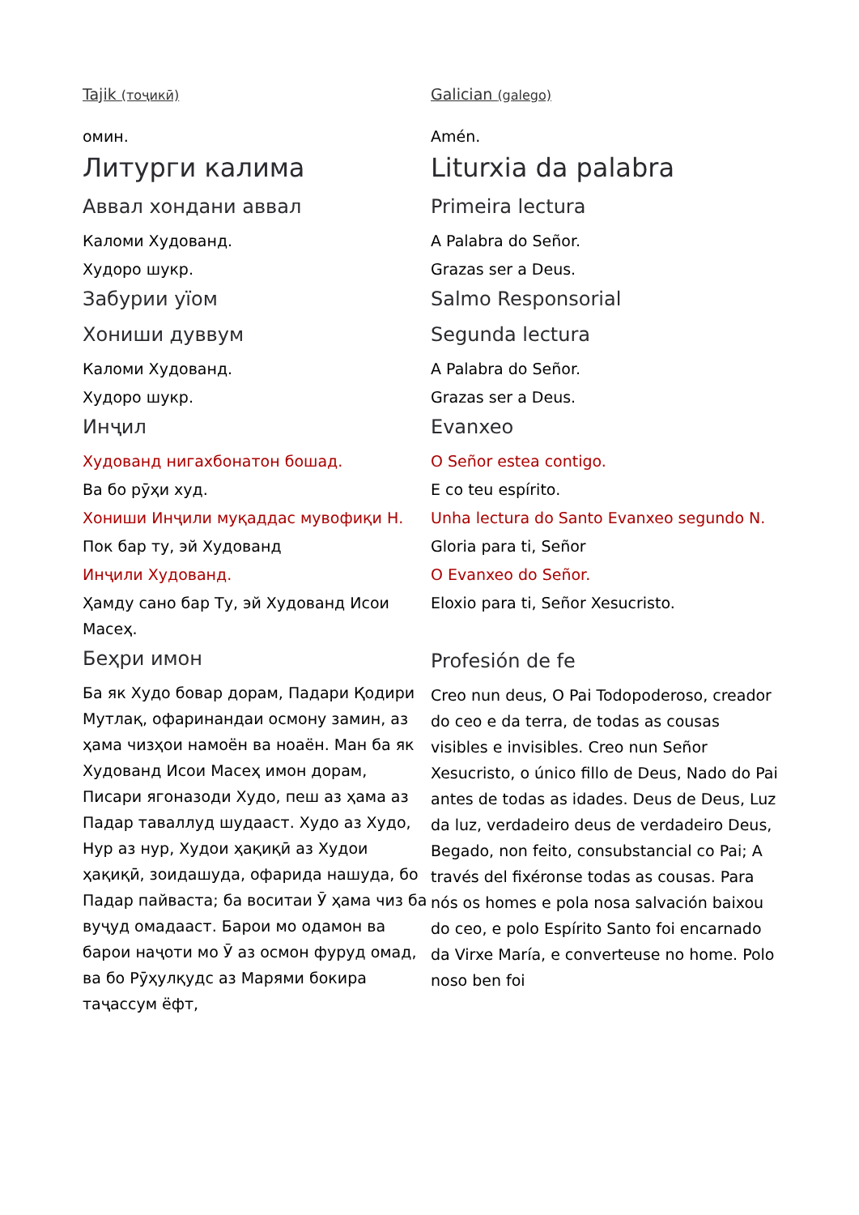Tajik (тоҷикӣ)
омин.
Литурги калима
Аввал хондани аввал
Каломи Худованд.
Худоро шукр.
Забурии уїом
Хониши дуввум
Каломи Худованд.
Худоро шукр.
Инҷил
Худованд нигахбонатон бошад.
Ва бо рӯҳи худ.
Хониши Инҷили муқаддас мувофиқи Н.
Пок бар ту, эй Худованд
Инҷили Худованд.
Ҳамду сано бар Ту, эй Худованд Исои Масеҳ.
Беҳри имон
Ба як Худо бовар дорам, Падари Қодири Мутлақ, офаринандаи осмону замин, аз ҳама чизҳои намоён ва ноаён. Ман ба як Худованд Исои Масеҳ имон дорам, Писари ягоназоди Худо, пеш аз ҳама аз Падар таваллуд шудааст. Худо аз Худо, Нур аз нур, Худои ҳақиқӣ аз Худои ҳақиқӣ, зоидашуда, офарида нашуда, бо Падар пайваста; ба воситаи Ӯ ҳама чиз ба вуҷуд омадааст. Барои мо одамон ва барои наҷоти мо Ӯ аз осмон фуруд омад, ва бо Рӯҳулқудс аз Марями бокира таҷассум ёфт,
Galician (galego)
Amén.
Liturxia da palabra
Primeira lectura
A Palabra do Señor.
Grazas ser a Deus.
Salmo Responsorial
Segunda lectura
A Palabra do Señor.
Grazas ser a Deus.
Evanxeo
O Señor estea contigo.
E co teu espírito.
Unha lectura do Santo Evanxeo segundo N.
Gloria para ti, Señor
O Evanxeo do Señor.
Eloxio para ti, Señor Xesucristo.
Profesión de fe
Creo nun deus, O Pai Todopoderoso, creador do ceo e da terra, de todas as cousas visibles e invisibles. Creo nun Señor Xesucristo, o único fillo de Deus, Nado do Pai antes de todas as idades. Deus de Deus, Luz da luz, verdadeiro deus de verdadeiro Deus, Begado, non feito, consubstancial co Pai; A través del fixéronse todas as cousas. Para nós os homes e pola nosa salvación baixou do ceo, e polo Espírito Santo foi encarnado da Virxe María, e converteuse no home. Polo noso ben foi